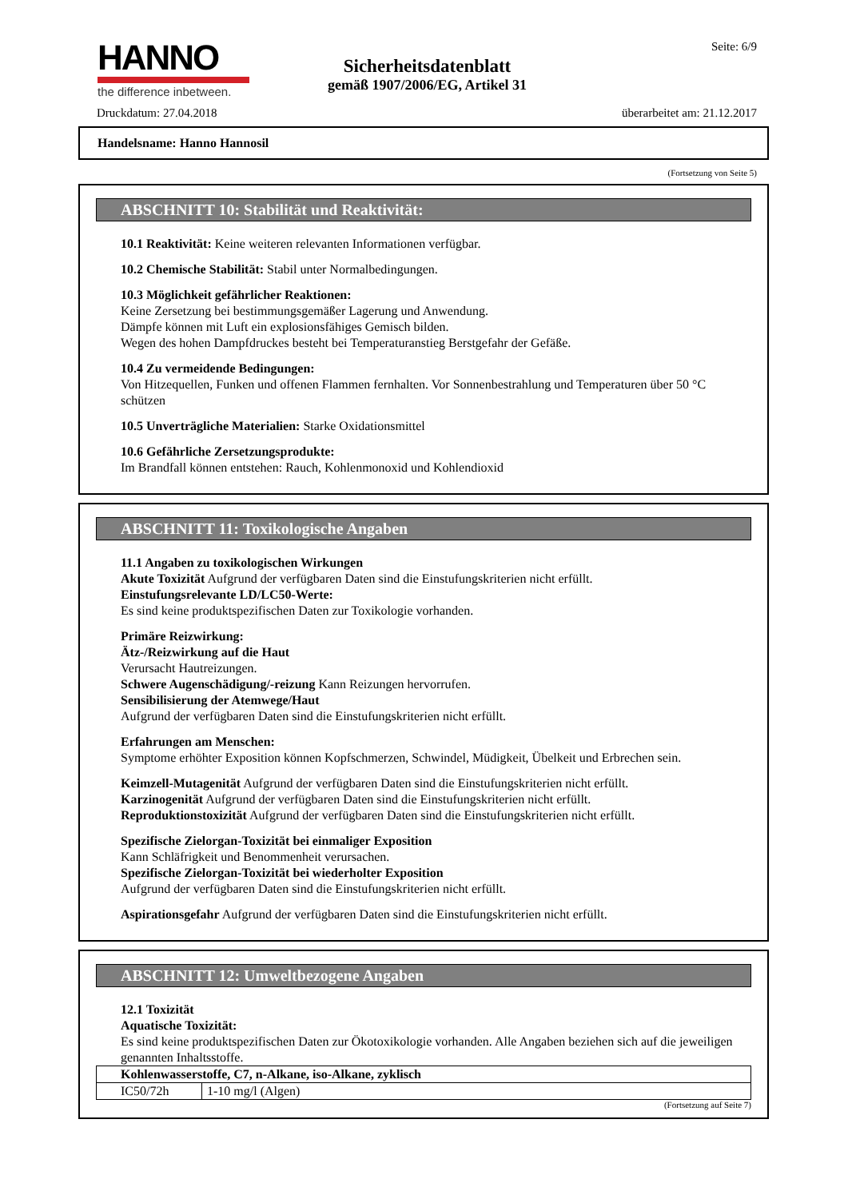HANNO
the difference inbetween.
Sicherheitsdatenblatt
gemäß 1907/2006/EG, Artikel 31
Seite: 6/9
Druckdatum: 27.04.2018 überarbeitet am: 21.12.2017
Handelsname: Hanno Hannosil
(Fortsetzung von Seite 5)
ABSCHNITT 10: Stabilität und Reaktivität:
10.1 Reaktivität: Keine weiteren relevanten Informationen verfügbar.
10.2 Chemische Stabilität: Stabil unter Normalbedingungen.
10.3 Möglichkeit gefährlicher Reaktionen:
Keine Zersetzung bei bestimmungsgemäßer Lagerung und Anwendung.
Dämpfe können mit Luft ein explosionsfähiges Gemisch bilden.
Wegen des hohen Dampfdruckes besteht bei Temperaturanstieg Berstgefahr der Gefäße.
10.4 Zu vermeidende Bedingungen:
Von Hitzequellen, Funken und offenen Flammen fernhalten. Vor Sonnenbestrahlung und Temperaturen über 50 °C schützen
10.5 Unverträgliche Materialien: Starke Oxidationsmittel
10.6 Gefährliche Zersetzungsprodukte:
Im Brandfall können entstehen: Rauch, Kohlenmonoxid und Kohlendioxid
ABSCHNITT 11: Toxikologische Angaben
11.1 Angaben zu toxikologischen Wirkungen
Akute Toxizität Aufgrund der verfügbaren Daten sind die Einstufungskriterien nicht erfüllt.
Einstufungsrelevante LD/LC50-Werte:
Es sind keine produktspezifischen Daten zur Toxikologie vorhanden.
Primäre Reizwirkung:
Ätz-/Reizwirkung auf die Haut
Verursacht Hautreizungen.
Schwere Augenschädigung/-reizung Kann Reizungen hervorrufen.
Sensibilisierung der Atemwege/Haut
Aufgrund der verfügbaren Daten sind die Einstufungskriterien nicht erfüllt.
Erfahrungen am Menschen:
Symptome erhöhter Exposition können Kopfschmerzen, Schwindel, Müdigkeit, Übelkeit und Erbrechen sein.
Keimzell-Mutagenität Aufgrund der verfügbaren Daten sind die Einstufungskriterien nicht erfüllt.
Karzinogenität Aufgrund der verfügbaren Daten sind die Einstufungskriterien nicht erfüllt.
Reproduktionstoxizität Aufgrund der verfügbaren Daten sind die Einstufungskriterien nicht erfüllt.
Spezifische Zielorgan-Toxizität bei einmaliger Exposition
Kann Schläfrigkeit und Benommenheit verursachen.
Spezifische Zielorgan-Toxizität bei wiederholter Exposition
Aufgrund der verfügbaren Daten sind die Einstufungskriterien nicht erfüllt.
Aspirationsgefahr Aufgrund der verfügbaren Daten sind die Einstufungskriterien nicht erfüllt.
ABSCHNITT 12: Umweltbezogene Angaben
12.1 Toxizität
Aquatische Toxizität:
Es sind keine produktspezifischen Daten zur Ökotoxikologie vorhanden. Alle Angaben beziehen sich auf die jeweiligen genannten Inhaltsstoffe.
| Kohlenwasserstoffe, C7, n-Alkane, iso-Alkane, zyklisch | |
| IC50/72h | 1-10 mg/l (Algen) |
(Fortsetzung auf Seite 7)